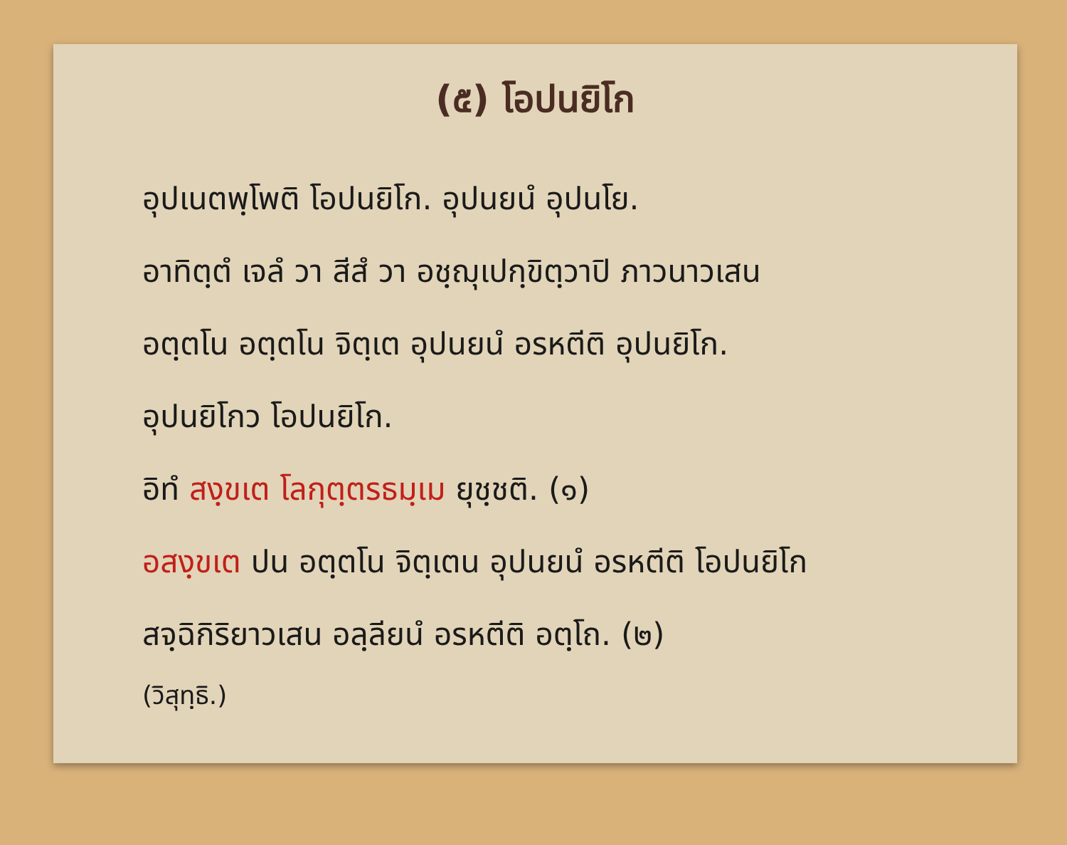(๕) โอปนยิโก
อุปเนตพฺโพติ โอปนยิโก. อุปนยนํ อุปนโย.
อาทิตฺตํ เจลํ วา สีสํ วา อชฺฌุเปกฺขิตฺวาปิ ภาวนาวเสน
อตฺตโน อตฺตโน จิตฺเต อุปนยนํ อรหตีติ อุปนยิโก.
อุปนยิโกว โอปนยิโก.
อิทํ สงฺขเต โลกุตฺตรธมฺเม ยุชฺชติ. (๑)
อสงฺขเต ปน อตฺตโน จิตฺเตน อุปนยนํ อรหตีติ โอปนยิโก
สจฺฉิกิริยาวเสน อลฺลียนํ อรหตีติ อตฺโถ. (๒)
(วิสุทฺธิ.)